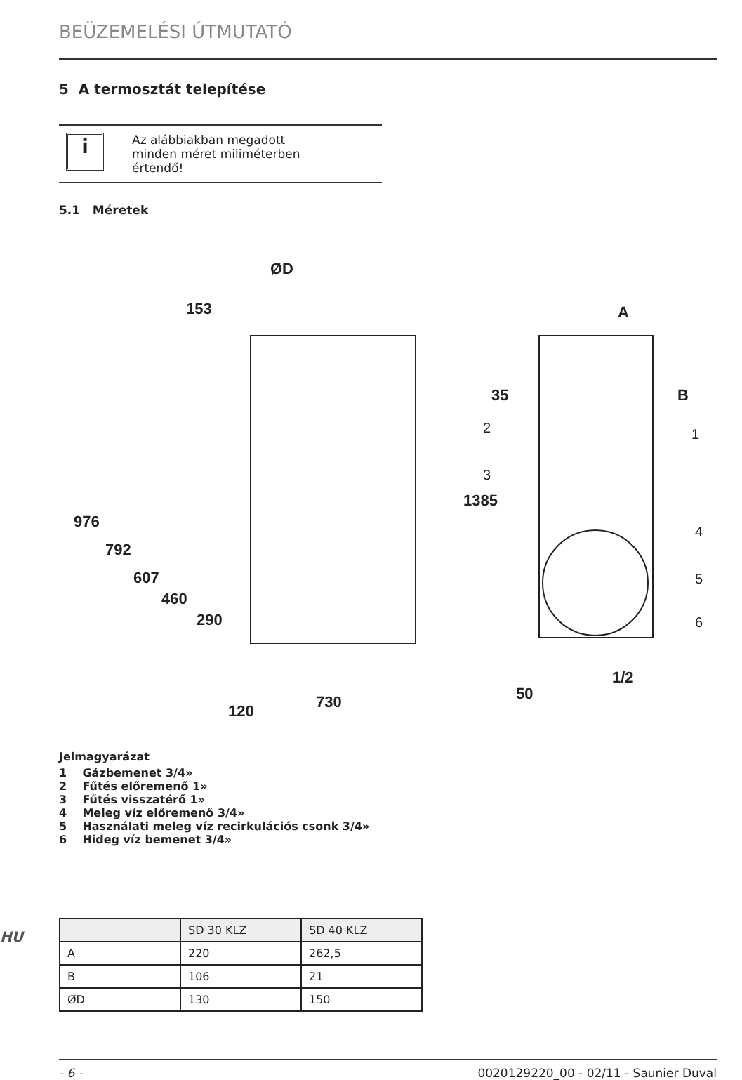BEÜZEMELÉSI ÚTMUTATÓ
5 A termosztát telepítése
i
Az alábbiakban megadott
minden méret miliméterben
értendő!
5.1 Méretek
ØD
153
A
35
B
730
1/2
976
792
607
460
290
120
1385
50
1
2
3
4
5
6
Jelmagyarázat
1 Gázbemenet 3/4»
2 Fűtés előremenő 1»
3 Fűtés visszatérő 1»
4 Meleg víz előremenő 3/4»
5 Használati meleg víz recirkulációs csonk 3/4»
6 Hideg víz bemenet 3/4»
HU
| | SD 30 KLZ | SD 40 KLZ |
| --- | --- | --- |
| A | 220 | 262,5 |
| B | 106 | 21 |
| ØD | 130 | 150 |
- 6 - 0020129220_00 - 02/11 - Saunier Duval